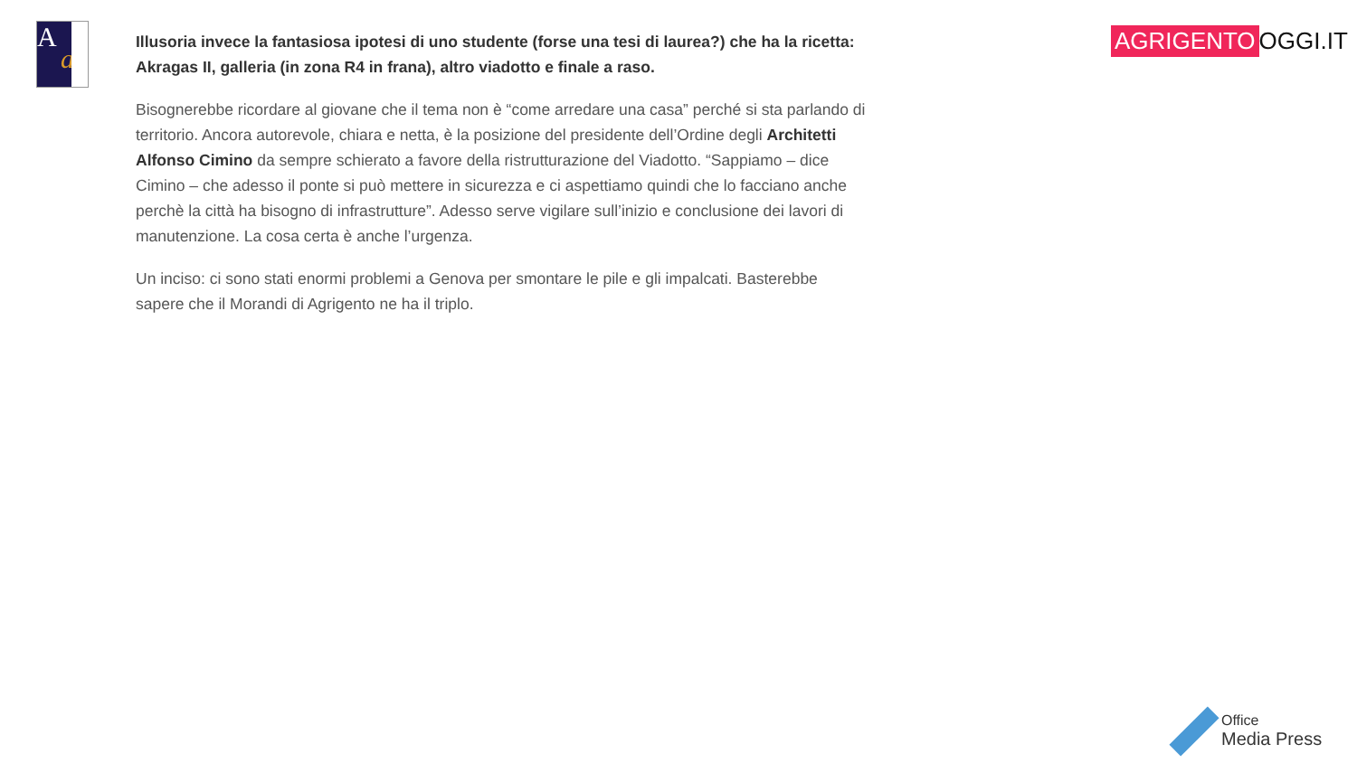A
a
Illusoria invece la fantasiosa ipotesi di uno studente (forse una tesi di laurea?) che ha la ricetta: Akragas II, galleria (in zona R4 in frana), altro viadotto e finale a raso.
Bisognerebbe ricordare al giovane che il tema non è “come arredare una casa” perché si sta parlando di territorio. Ancora autorevole, chiara e netta, è la posizione del presidente dell’Ordine degli Architetti Alfonso Cimino da sempre schierato a favore della ristrutturazione del Viadotto. “Sappiamo – dice Cimino – che adesso il ponte si può mettere in sicurezza e ci aspettiamo quindi che lo facciano anche perchè la città ha bisogno di infrastrutture”. Adesso serve vigilare sull’inizio e conclusione dei lavori di manutenzione. La cosa certa è anche l’urgenza.
Un inciso: ci sono stati enormi problemi a Genova per smontare le pile e gli impalcati. Basterebbe sapere che il Morandi di Agrigento ne ha il triplo.
AGRIGENTO OGGI.IT
Office
Media Press